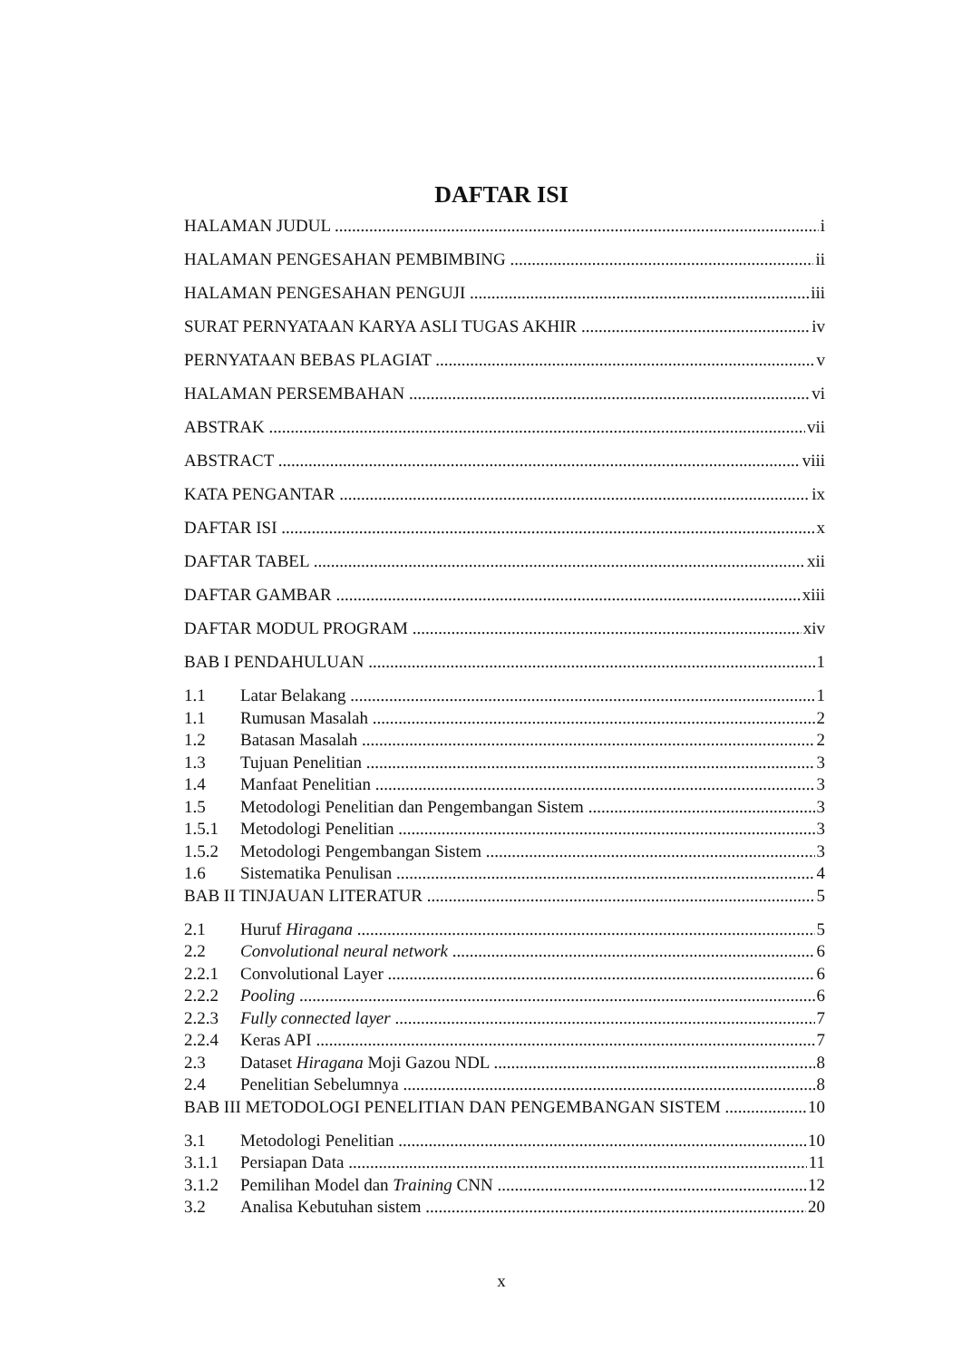DAFTAR ISI
HALAMAN JUDUL i
HALAMAN PENGESAHAN PEMBIMBING ii
HALAMAN PENGESAHAN PENGUJI iii
SURAT PERNYATAAN KARYA ASLI TUGAS AKHIR iv
PERNYATAAN BEBAS PLAGIAT v
HALAMAN PERSEMBAHAN vi
ABSTRAK vii
ABSTRACT viii
KATA PENGANTAR ix
DAFTAR ISI x
DAFTAR TABEL xii
DAFTAR GAMBAR xiii
DAFTAR MODUL PROGRAM xiv
BAB I PENDAHULUAN 1
1.1 Latar Belakang 1
1.1 Rumusan Masalah 2
1.2 Batasan Masalah 2
1.3 Tujuan Penelitian 3
1.4 Manfaat Penelitian 3
1.5 Metodologi Penelitian dan Pengembangan Sistem 3
1.5.1 Metodologi Penelitian 3
1.5.2 Metodologi Pengembangan Sistem 3
1.6 Sistematika Penulisan 4
BAB II TINJAUAN LITERATUR 5
2.1 Huruf Hiragana 5
2.2 Convolutional neural network 6
2.2.1 Convolutional Layer 6
2.2.2 Pooling 6
2.2.3 Fully connected layer 7
2.2.4 Keras API 7
2.3 Dataset Hiragana Moji Gazou NDL 8
2.4 Penelitian Sebelumnya 8
BAB III METODOLOGI PENELITIAN DAN PENGEMBANGAN SISTEM 10
3.1 Metodologi Penelitian 10
3.1.1 Persiapan Data 11
3.1.2 Pemilihan Model dan Training CNN 12
3.2 Analisa Kebutuhan sistem 20
x